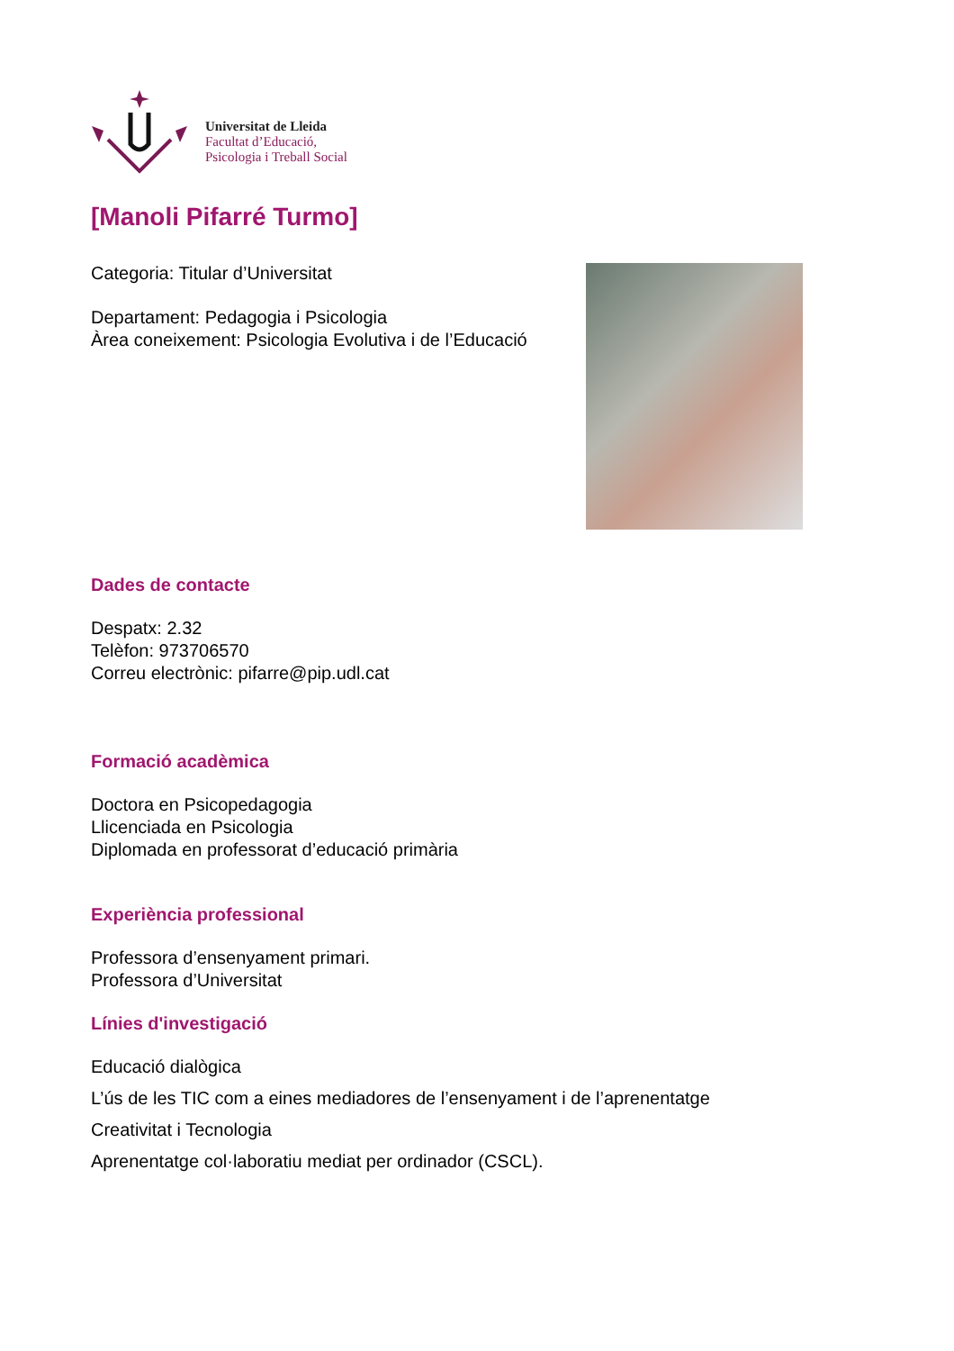Universitat de Lleida
Facultat d’Educació,
Psicologia i Treball Social
[Manoli Pifarré Turmo]
Categoria: Titular d’Universitat
Departament: Pedagogia i Psicologia
Àrea coneixement: Psicologia Evolutiva i de l’Educació
Dades de contacte
Despatx: 2.32
Telèfon: 973706570
Correu electrònic: pifarre@pip.udl.cat
Formació acadèmica
Doctora en Psicopedagogia
Llicenciada en Psicologia
Diplomada en professorat d’educació primària
Experiència professional
Professora d’ensenyament primari.
Professora d’Universitat
Línies d'investigació
Educació dialògica
L’ús de les TIC com a eines mediadores de l’ensenyament i de l’aprenentatge
Creativitat i Tecnologia
Aprenentatge col·laboratiu mediat per ordinador (CSCL).